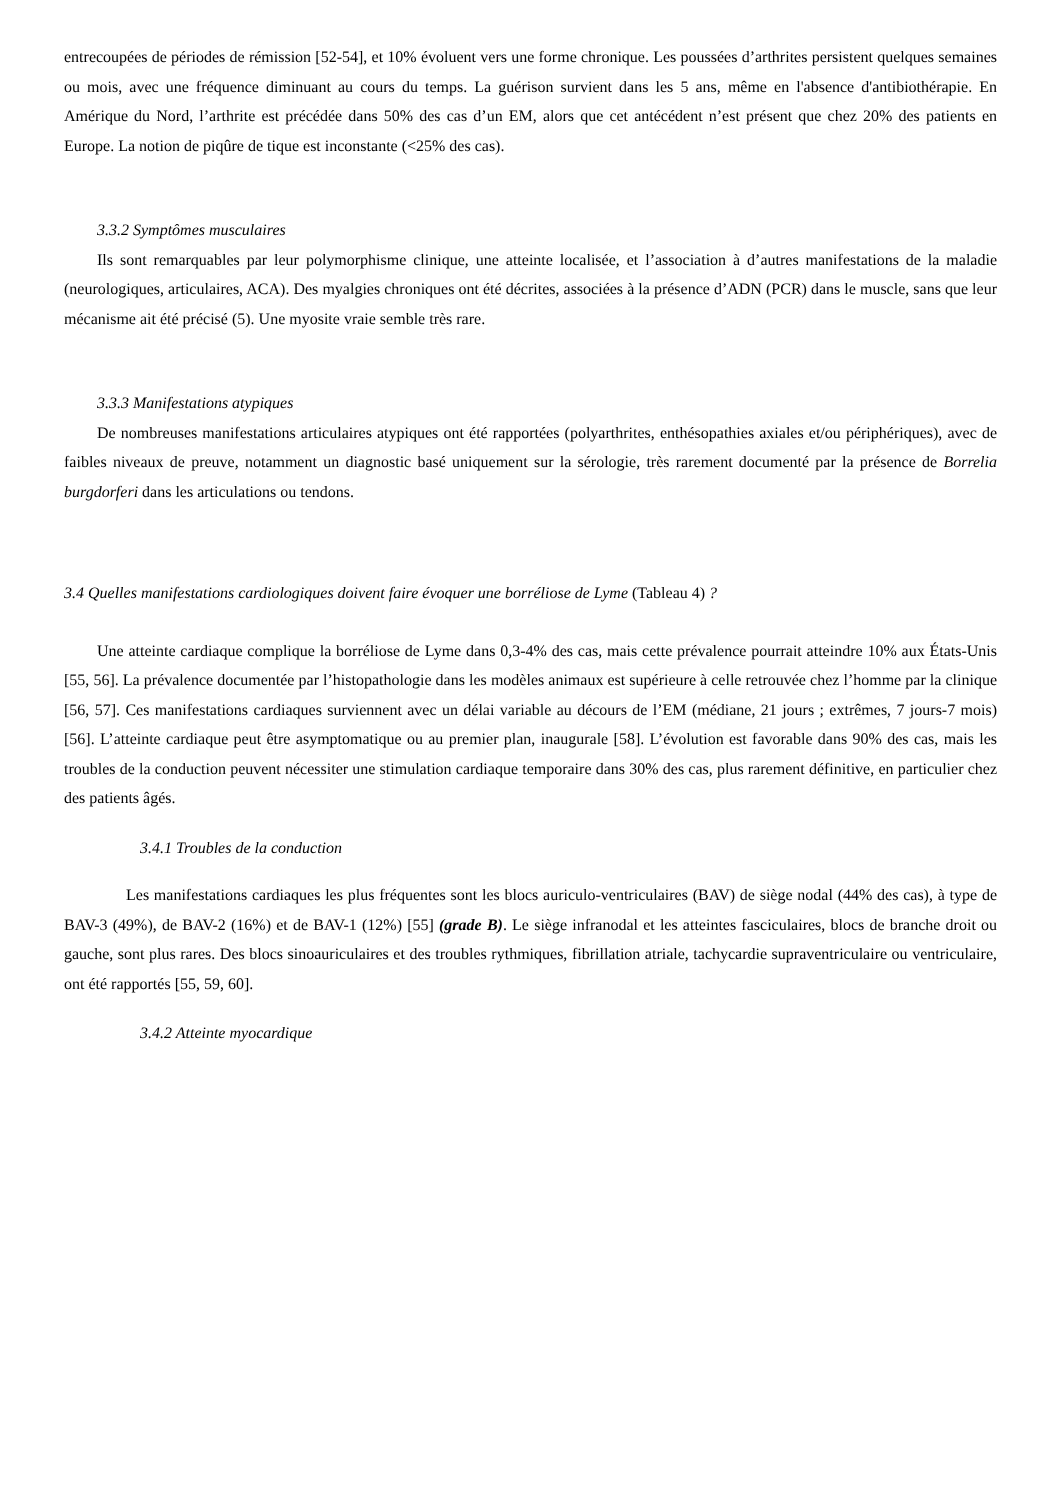entrecoupées de périodes de rémission [52-54], et 10% évoluent vers une forme chronique. Les poussées d’arthrites persistent quelques semaines ou mois, avec une fréquence diminuant au cours du temps. La guérison survient dans les 5 ans, même en l'absence d'antibiothérapie. En Amérique du Nord, l’arthrite est précédée dans 50% des cas d’un EM, alors que cet antécédent n’est présent que chez 20% des patients en Europe. La notion de piqûre de tique est inconstante (<25% des cas).
3.3.2 Symptômes musculaires
Ils sont remarquables par leur polymorphisme clinique, une atteinte localisée, et l’association à d’autres manifestations de la maladie (neurologiques, articulaires, ACA). Des myalgies chroniques ont été décrites, associées à la présence d’ADN (PCR) dans le muscle, sans que leur mécanisme ait été précisé (5). Une myosite vraie semble très rare.
3.3.3 Manifestations atypiques
De nombreuses manifestations articulaires atypiques ont été rapportées (polyarthrites, enthésopathies axiales et/ou périphériques), avec de faibles niveaux de preuve, notamment un diagnostic basé uniquement sur la sérologie, très rarement documenté par la présence de Borrelia burgdorferi dans les articulations ou tendons.
3.4 Quelles manifestations cardiologiques doivent faire évoquer une borréliose de Lyme (Tableau 4) ?
Une atteinte cardiaque complique la borréliose de Lyme dans 0,3-4% des cas, mais cette prévalence pourrait atteindre 10% aux États-Unis [55, 56]. La prévalence documentée par l’histopathologie dans les modèles animaux est supérieure à celle retrouvée chez l’homme par la clinique [56, 57]. Ces manifestations cardiaques surviennent avec un délai variable au décours de l’EM (médiane, 21 jours ; extrêmes, 7 jours-7 mois) [56]. L’atteinte cardiaque peut être asymptomatique ou au premier plan, inaugurale [58]. L’évolution est favorable dans 90% des cas, mais les troubles de la conduction peuvent nécessiter une stimulation cardiaque temporaire dans 30% des cas, plus rarement définitive, en particulier chez des patients âgés.
3.4.1 Troubles de la conduction
Les manifestations cardiaques les plus fréquentes sont les blocs auriculo-ventriculaires (BAV) de siège nodal (44% des cas), à type de BAV-3 (49%), de BAV-2 (16%) et de BAV-1 (12%) [55] (grade B). Le siège infranodal et les atteintes fasciculaires, blocs de branche droit ou gauche, sont plus rares. Des blocs sinoauriculaires et des troubles rythmiques, fibrillation atriale, tachycardie supraventriculaire ou ventriculaire, ont été rapportés [55, 59, 60].
3.4.2 Atteinte myocardique